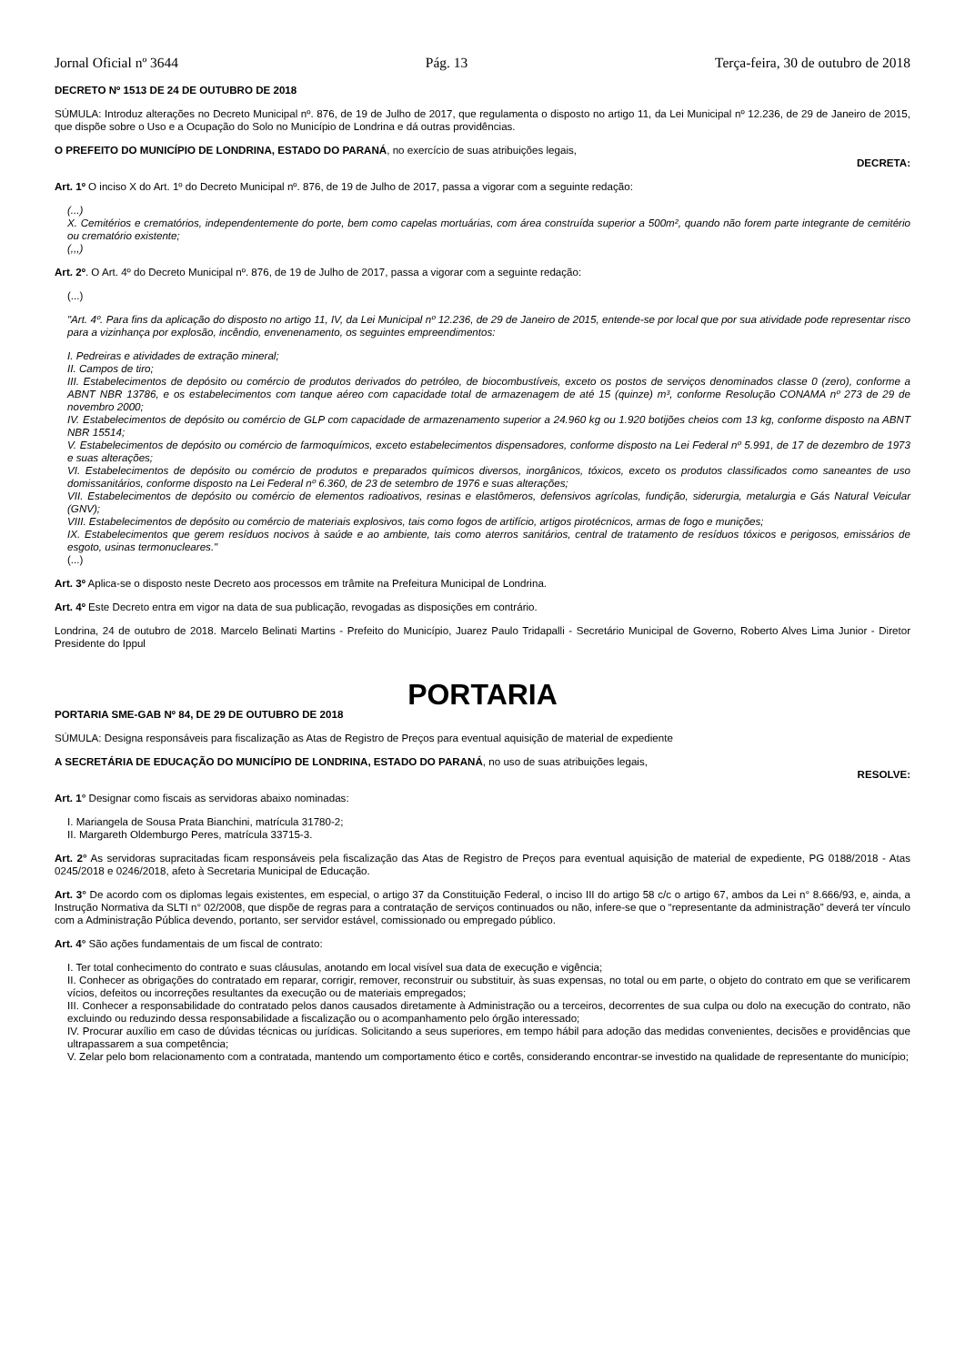Jornal Oficial nº 3644 Pág. 13 Terça-feira, 30 de outubro de 2018
DECRETO Nº 1513 DE 24 DE OUTUBRO DE 2018
SÚMULA: Introduz alterações no Decreto Municipal nº. 876, de 19 de Julho de 2017, que regulamenta o disposto no artigo 11, da Lei Municipal nº 12.236, de 29 de Janeiro de 2015, que dispõe sobre o Uso e a Ocupação do Solo no Município de Londrina e dá outras providências.
O PREFEITO DO MUNICÍPIO DE LONDRINA, ESTADO DO PARANÁ, no exercício de suas atribuições legais,
DECRETA:
Art. 1º O inciso X do Art. 1º do Decreto Municipal nº. 876, de 19 de Julho de 2017, passa a vigorar com a seguinte redação:
(...)
X. Cemitérios e crematórios, independentemente do porte, bem como capelas mortuárias, com área construída superior a 500m², quando não forem parte integrante de cemitério ou crematório existente;
(,,,)
Art. 2º. O Art. 4º do Decreto Municipal nº. 876, de 19 de Julho de 2017, passa a vigorar com a seguinte redação:
(...)
"Art. 4º. Para fins da aplicação do disposto no artigo 11, IV, da Lei Municipal nº 12.236, de 29 de Janeiro de 2015, entende-se por local que por sua atividade pode representar risco para a vizinhança por explosão, incêndio, envenenamento, os seguintes empreendimentos:
I. Pedreiras e atividades de extração mineral;
II. Campos de tiro;
III. Estabelecimentos de depósito ou comércio de produtos derivados do petróleo, de biocombustíveis, exceto os postos de serviços denominados classe 0 (zero), conforme a ABNT NBR 13786, e os estabelecimentos com tanque aéreo com capacidade total de armazenagem de até 15 (quinze) m³, conforme Resolução CONAMA nº 273 de 29 de novembro 2000;
IV. Estabelecimentos de depósito ou comércio de GLP com capacidade de armazenamento superior a 24.960 kg ou 1.920 botijões cheios com 13 kg, conforme disposto na ABNT NBR 15514;
V. Estabelecimentos de depósito ou comércio de farmoquímicos, exceto estabelecimentos dispensadores, conforme disposto na Lei Federal nº 5.991, de 17 de dezembro de 1973 e suas alterações;
VI. Estabelecimentos de depósito ou comércio de produtos e preparados químicos diversos, inorgânicos, tóxicos, exceto os produtos classificados como saneantes de uso domissanitários, conforme disposto na Lei Federal nº 6.360, de 23 de setembro de 1976 e suas alterações;
VII. Estabelecimentos de depósito ou comércio de elementos radioativos, resinas e elastômeros, defensivos agrícolas, fundição, siderurgia, metalurgia e Gás Natural Veicular (GNV);
VIII. Estabelecimentos de depósito ou comércio de materiais explosivos, tais como fogos de artifício, artigos pirotécnicos, armas de fogo e munições;
IX. Estabelecimentos que gerem resíduos nocivos à saúde e ao ambiente, tais como aterros sanitários, central de tratamento de resíduos tóxicos e perigosos, emissários de esgoto, usinas termonucleares."
(...)
Art. 3º Aplica-se o disposto neste Decreto aos processos em trâmite na Prefeitura Municipal de Londrina.
Art. 4º Este Decreto entra em vigor na data de sua publicação, revogadas as disposições em contrário.
Londrina, 24 de outubro de 2018. Marcelo Belinati Martins - Prefeito do Município, Juarez Paulo Tridapalli - Secretário Municipal de Governo, Roberto Alves Lima Junior - Diretor Presidente do Ippul
PORTARIA
PORTARIA SME-GAB Nº 84, DE 29 DE OUTUBRO DE 2018
SÚMULA: Designa responsáveis para fiscalização as Atas de Registro de Preços para eventual aquisição de material de expediente
A SECRETÁRIA DE EDUCAÇÃO DO MUNICÍPIO DE LONDRINA, ESTADO DO PARANÁ, no uso de suas atribuições legais,
RESOLVE:
Art. 1° Designar como fiscais as servidoras abaixo nominadas:
I. Mariangela de Sousa Prata Bianchini, matrícula 31780-2;
II. Margareth Oldemburgo Peres, matrícula 33715-3.
Art. 2° As servidoras supracitadas ficam responsáveis pela fiscalização das Atas de Registro de Preços para eventual aquisição de material de expediente, PG 0188/2018 - Atas 0245/2018 e 0246/2018, afeto à Secretaria Municipal de Educação.
Art. 3° De acordo com os diplomas legais existentes, em especial, o artigo 37 da Constituição Federal, o inciso III do artigo 58 c/c o artigo 67, ambos da Lei n° 8.666/93, e, ainda, a Instrução Normativa da SLTI n° 02/2008, que dispõe de regras para a contratação de serviços continuados ou não, infere-se que o “representante da administração” deverá ter vínculo com a Administração Pública devendo, portanto, ser servidor estável, comissionado ou empregado público.
Art. 4° São ações fundamentais de um fiscal de contrato:
I. Ter total conhecimento do contrato e suas cláusulas, anotando em local visível sua data de execução e vigência;
II. Conhecer as obrigações do contratado em reparar, corrigir, remover, reconstruir ou substituir, às suas expensas, no total ou em parte, o objeto do contrato em que se verificarem vícios, defeitos ou incorreções resultantes da execução ou de materiais empregados;
III. Conhecer a responsabilidade do contratado pelos danos causados diretamente à Administração ou a terceiros, decorrentes de sua culpa ou dolo na execução do contrato, não excluindo ou reduzindo dessa responsabilidade a fiscalização ou o acompanhamento pelo órgão interessado;
IV. Procurar auxílio em caso de dúvidas técnicas ou jurídicas. Solicitando a seus superiores, em tempo hábil para adoção das medidas convenientes, decisões e providências que ultrapassarem a sua competência;
V. Zelar pelo bom relacionamento com a contratada, mantendo um comportamento ético e cortês, considerando encontrar-se investido na qualidade de representante do município;